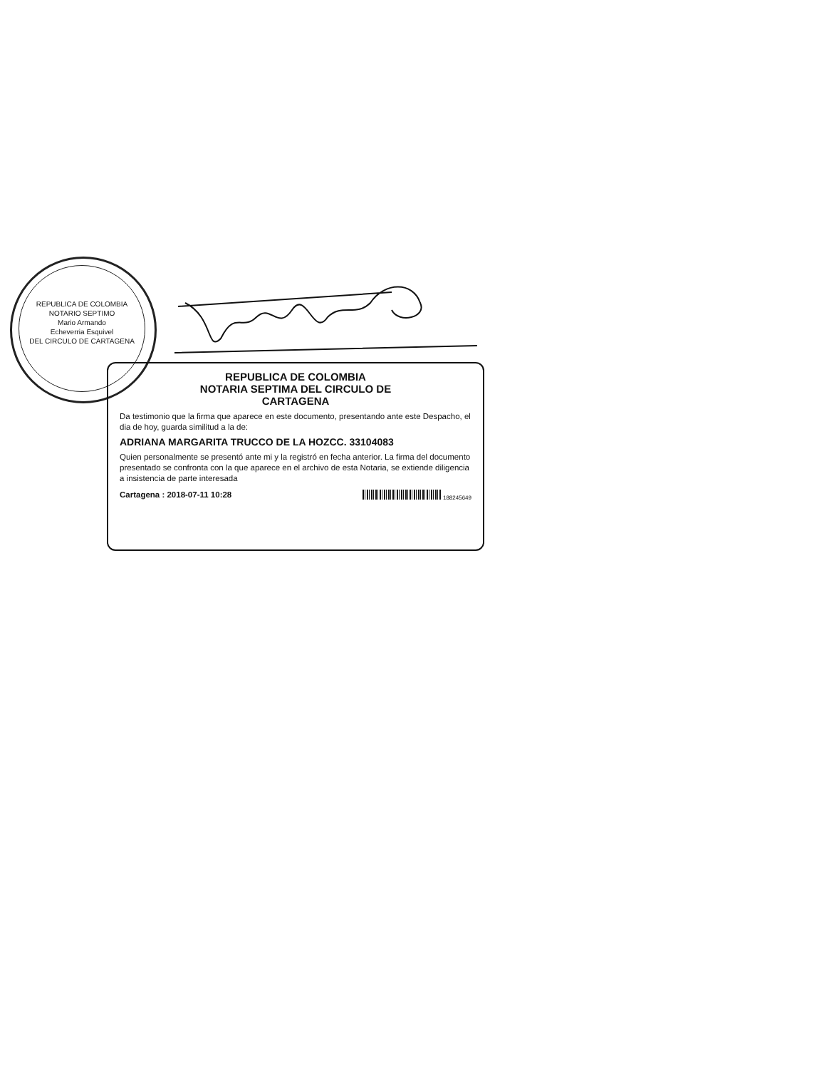REPUBLICA DE COLOMBIA
NOTARIO SEPTIMO
Mario Armando
Echeverria Esquivel
DEL CIRCULO DE CARTAGENA
REPUBLICA DE COLOMBIA
NOTARIA SEPTIMA DEL CIRCULO DE
CARTAGENA
Da testimonio que la firma que aparece en este documento, presentando ante este Despacho, el dia de hoy, guarda similitud a la de:
ADRIANA MARGARITA TRUCCO DE LA HOZCC. 33104083
Quien personalmente se presentó ante mi y la registró en fecha anterior. La firma del documento presentado se confronta con la que aparece en el archivo de esta Notaria, se extiende diligencia a insistencia de parte interesada
Cartagena : 2018-07-11 10:28 188245649